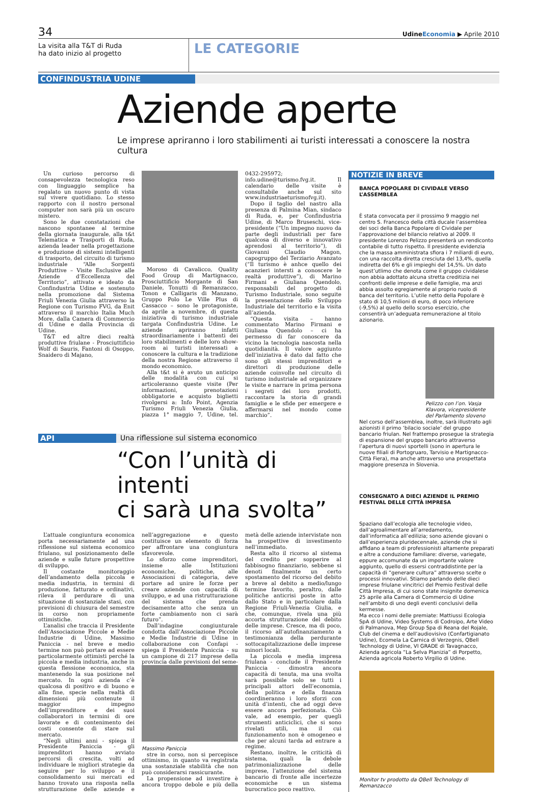34 UdineEconomia ▶ Aprile 2010
La visita alla T&T di Ruda
ha dato inizio al progetto
LE CATEGORIE
CONFINDUSTRIA UDINE
Aziende aperte
Le imprese apriranno i loro stabilimenti ai turisti interessati a conoscere la nostra cultura
Un curioso percorso di consapevolezza tecnologica reso con linguaggio semplice ha regalato un nuovo punto di vista sul vivere quotidiano. Lo stesso rapporto con il nostro personal computer non sarà più un oscuro mistero.
Sono le due constatazioni che nascono spontanee al termine della giornata inaugurale, alla t&t Telematica e Trasporti di Ruda, azienda leader nella progettazione e produzione di sistemi intelligenti di trasporto, del circuito di turismo industriale “Alle Sorgenti Produttive – Visite Esclusive alle Aziende d’Eccellenza del Territorio”, attivato e ideato da Confindustria Udine e sostenuto nella promozione dal Sistema Friuli Venezia Giulia attraverso la Regione con Turismo FVG, da Enit attraverso il marchio Italia Much More, dalla Camera di Commercio di Udine e dalla Provincia di Udine.
T&T ed altre dieci realtà produttive friulane - Prosciuttificio Wolf di Sauris, Fantoni di Osoppo, Snaidero di Majano,
Moroso di Cavalicco, Quality Food Group di Martignacco, Prosciuttificio Morgante di San Daniele, Tonutti di Remanzacco, Tonon e Calligaris di Manzano, Gruppo Polo Le Ville Plus di Cassacco – sono le protagoniste, da aprile a novembre, di questa iniziativa di turismo industriale targata Confindustria Udine. Le aziende apriranno infatti straordinariamente i battenti dei loro stabilimenti e delle loro show-room ai turisti interessati a conoscere la cultura e la tradizione della nostra Regione attraverso il mondo economico.
Alla t&t si è avuto un anticipo delle modalità con cui si articoleranno queste visite (Per informazioni, prenotazioni obbligatorie e acquisto biglietti rivolgersi a: Info Point, Agenzia Turismo Friuli Venezia Giulia, piazza 1° maggio 7, Udine, tel. 0432-295972; info.udine@turismo.fvg.it. Il calendario delle visite è consultabile anche sul sito www.industriaeturismofvg.it).
Dopo il taglio del nastro alla presenza di Palmina Mian, sindaco di Ruda, e, per Confindustria Udine, di Marco Bruseschi, vice-presidente (“Un impegno nuovo da parte degli industriali per fare qualcosa di diverso e innovativo aprendosi al territorio”), di Giovanni Claudio Magon, capogruppo del Terziario Avanzato (“Il turismo è anhce quello dei acanzieri intersti a conoscere le realtà produttive”), di Marino Firmani e Giuliana Quendolo, responsabili del progetto di Turismo Industriale, sono seguite la presentazione dello Sviluppo Industriale del territorio e la visita all’azienda.
“Questa visita – hanno commentato Marino Firmani e Giuliana Quendolo – ci ha permesso di far conoscere da vicino la tecnologia nascosta nella quotidianità. Il valore aggiunto dell’iniziativa è dato dal fatto che sono gli stessi imprenditori e direttori di produzione delle aziende coinvolte nel circuito di turismo industriale ad organizzare le visite e narrare in prima persona i segreti dei loro prodotti, raccontare la storia di grandi famiglie e le sfide per emergere e affermarsi nel mondo come marchio”.
API Una riflessione sul sistema economico
“Con l’unità di intenti
ci sarà una svolta”
L’attuale congiuntura economica porta necessariamente ad una riflessione sul sistema economico friulano, sul posizionamento delle aziende e sulle future prospettive di sviluppo.
Il costante monitoraggio dell’andamento della piccola e media industria, in termini di produzione, fatturato e ordinativi, rileva il perdurare di una situazione di sostanziale stasi, con previsioni di chiusura del semestre in corso non propriamente ottimistiche.
L’analisi che traccia il Presidente dell’Associazione Piccole e Medie Industrie di Udine, Massimo Paniccia - nel breve e medio termine non può portare ad essere particolarmente ottimisti perché la piccola e media industria, anche in questa flessione economica, sta mantenendo la sua posizione nel mercato. In ogni azienda c’è qualcosa di positivo e di buono e alla fine, specie nella realtà di dimensioni più contenute il maggior impegno dell’imprenditore e dei suoi collaboratori in termini di ore lavorate e di contenimento dei costi consente di stare sul mercato.
“Negli ultimi anni - spiega il Presidente Paniccia - gli imprenditori hanno avviato percorsi di crescita, volti ad individuare le migliori strategie da seguire per lo sviluppo e il consolidamento sui mercati ed hanno trovato una risposta nella strutturazione delle aziende e nell’aggregazione e questo costituisce un elemento di forza per affrontare una congiuntura sfavorevole.
Lo sforzo come imprenditori, insieme alle Istituzioni economiche, politiche, alle Associazioni di categoria, deve portare ad unire le forze per creare aziende con capacità di sviluppo, e ad una ristrutturazione del sistema che prenda decisamente atto che senza un forte cambiamento non ci sarà futuro”.
Dall’indagine congiunturale condotta dall’Associazione Piccole e Medie Industrie di Udine in collaborazione con Confapi - spiega il Presidente Paniccia - su un campione di 217 imprese della provincia dalle previsioni del seme-
Massimo Paniccia
stre in corso, non si percepisce ottimismo, in quanto va registrata una sostanziale stabilità che non può considerarsi rassicurante.
La propensione ad investire è ancora troppo debole e più della metà delle aziende intervistate non ha prospettive di investimento nell’immediato.
Resta alto il ricorso al sistema del credito per sopperire al fabbisogno finanziario, sebbene si denoti finalmente un certo spostamento del ricorso del debito a breve al debito a medio/lungo termine favorito, peraltro, dalle politiche anticrisi poste in atto dallo Stato e in particolare dalla Regione Friuli-Venezia Giulia, e che, comunque, rivela una più accorta strutturazione del debito delle imprese. Cresce, ma di poco, il ricorso all’autofinanziamento a testimonianza della perdurante sottocapitalizzazione delle imprese minori locali.
La piccola e media impresa friulana - conclude il Presidente Paniccia - dimostra ancora capacità di tenuta, ma una svolta sarà possibile solo se tutti i principali attori dell’economia, della politica e della finanza coordineranno i loro sforzi con unità d’intenti, che ad oggi deve essere ancora perfezionata. Ciò vale, ad esempio, per quegli strumenti anticiclici, che si sono rivelati utili, ma il cui funzionamento non è omogeneo e che per alcuni tarda ad entrare a regime.
Restano, inoltre, le criticità di sistema, quali la debole patrimonializzazione delle imprese, l’attenzione del sistema bancario di fronte alle incertezze economiche e un sistema burocratico poco reattivo.
NOTIZIE IN BREVE
BANCA POPOLARE DI CIVIDALE VERSO L’ASSEMBLEA
È stata convocata per il prossimo 9 maggio nel centro S. Francesco della città ducale l’assemblea dei soci della Banca Popolare di Cividale per l’approvazione del bilancio relativo al 2009. Il presidente Lorenzo Pelizzo presenterà un rendiconto contabile di tutto rispetto. Il presidente evidenzia che la massa amministrata sfiora i 7 miliardi di euro, con una raccolta diretta cresciuta del 13,4%, quella indiretta del 6% e gli impieghi del 14,5%. Un dato quest’utlimo che denota come il gruppo cividalese non abbia adottato alcuna stretta creditizia nei confronti delle imprese e delle famiglie, ma anzi abbia assolto egregiamente al proprio ruolo di banca del territorio. L’utile netto della Popolare è stato di 10,5 milioni di euro, di poco inferiore (-9,5%) al quello dello scorso esercizio, che consentirà un’adeguata remunerazione al titolo azionario.
Pelizzo con l’on. Vasja Klavora, vicepresidente del Parlamento sloveno
Nel corso dell’assemblea, inoltre, sarà illustrato agli azionisti il primo ‘bilacio sociale’ del gruppo bancario friulan. Nel frattempo prosegue la strategia di espansione del gruppo bancario attraverso l’apertura di nuovi sportelli (sono in apertura le nuove filiali di Portogruaro, Tarvisio e Martignacco-Città Fiera), ma anche attraverso una prospettata maggiore presenza in Slovenia.
CONSEGNATO A DIECI AZIENDE IL PREMIO FESTIVAL DELLE CITTÀ IMPRESA
Spaziano dall’ecologia alle tecnologie video, dall’agroalimentare all’arredamento, dall’informatica all’edilizia; sono aziende giovani o dall’esperienza pluridecennale, aziende che si affidano a team di professionisti altamente preparati e altre a conduzione familiare: diverse, variegate, eppure accomunate da un importante valore aggiunto, quello di essersi contraddistinte per la capacità di “generare cultura” attraverso scelte o processi innovativi. Stiamo parlando delle dieci imprese friulane vincitrici del Premio Festival delle Città Impresa, di cui sono state insignite domenica 25 aprile alla Camera di Commercio di Udine nell’ambito di uno degli eventi conclusivi della kermesse.
Ma ecco i nomi delle premiate: Mattiussi Ecologia SpA di Udine, Video Systems di Codroipo, Arte Video di Palmanova, Mep Group Spa di Reana del Rojale, Club del cinema e dell’audiovisivo (Confartigianato Udine), Ecomela La Carnica di Verzegnis, QBell Technology di Udine, VI GRADE di Tavagnacco, Azienda agricola “La Selva Planizia” di Porpetto, Azienda agricola Roberto Virgilio di Udine.
Monitor tv prodotto da QBell Technology di Remanzacco